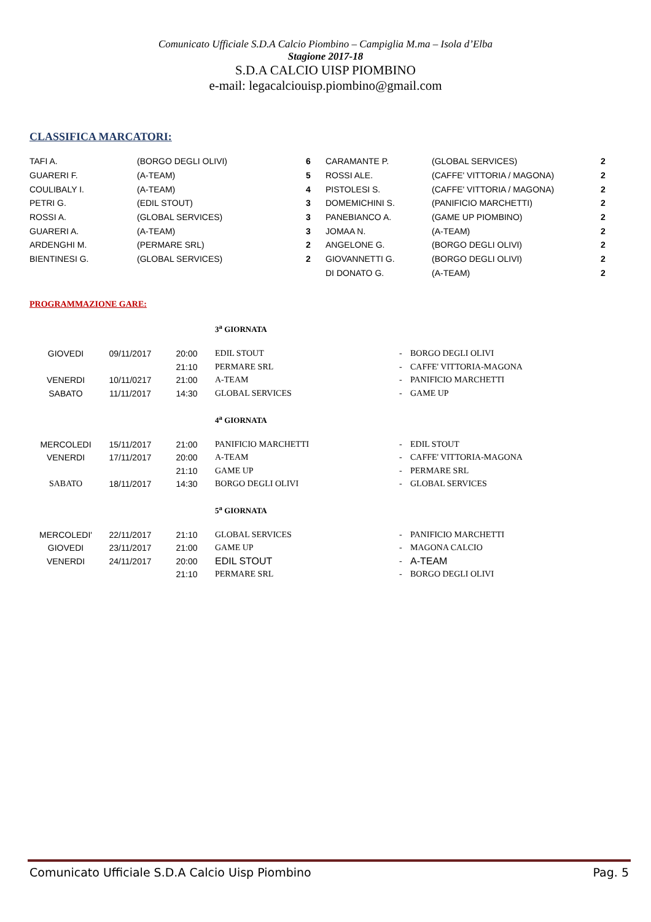Comunicato Ufficiale S.D.A Calcio Piombino – Campiglia M.ma – Isola d’Elba
Stagione 2017-18
S.D.A CALCIO UISP PIOMBINO
e-mail: legacalciouisp.piombino@gmail.com
CLASSIFICA MARCATORI:
| TAFI A. | (BORGO DEGLI OLIVI) | 6 | CARAMANTE P. | (GLOBAL SERVICES) | 2 |
| GUARERI F. | (A-TEAM) | 5 | ROSSI ALE. | (CAFFE' VITTORIA / MAGONA) | 2 |
| COULIBALY I. | (A-TEAM) | 4 | PISTOLESI S. | (CAFFE' VITTORIA / MAGONA) | 2 |
| PETRI G. | (EDIL STOUT) | 3 | DOMEMICHINI S. | (PANIFICIO MARCHETTI) | 2 |
| ROSSI A. | (GLOBAL SERVICES) | 3 | PANEBIANCO A. | (GAME UP PIOMBINO) | 2 |
| GUARERI A. | (A-TEAM) | 3 | JOMAA N. | (A-TEAM) | 2 |
| ARDENGHI M. | (PERMARE SRL) | 2 | ANGELONE G. | (BORGO DEGLI OLIVI) | 2 |
| BIENTINESI G. | (GLOBAL SERVICES) | 2 | GIOVANNETTI G. | (BORGO DEGLI OLIVI) | 2 |
| | | | DI DONATO G. | (A-TEAM) | 2 |
PROGRAMMAZIONE GARE:
3<sup>a</sup> GIORNATA
| GIOVEDI | 09/11/2017 | 20:00 | EDIL STOUT | - | BORGO DEGLI OLIVI |
| | | 21:10 | PERMARE SRL | - | CAFFE' VITTORIA-MAGONA |
| VENERDI | 10/11/0217 | 21:00 | A-TEAM | - | PANIFICIO MARCHETTI |
| SABATO | 11/11/2017 | 14:30 | GLOBAL SERVICES | - | GAME UP |
4<sup>a</sup> GIORNATA
| MERCOLEDI | 15/11/2017 | 21:00 | PANIFICIO MARCHETTI | - | EDIL STOUT |
| VENERDI | 17/11/2017 | 20:00 | A-TEAM | - | CAFFE' VITTORIA-MAGONA |
| | | 21:10 | GAME UP | - | PERMARE SRL |
| SABATO | 18/11/2017 | 14:30 | BORGO DEGLI OLIVI | - | GLOBAL SERVICES |
5<sup>a</sup> GIORNATA
| MERCOLEDI' | 22/11/2017 | 21:10 | GLOBAL SERVICES | - | PANIFICIO MARCHETTI |
| GIOVEDI | 23/11/2017 | 21:00 | GAME UP | - | MAGONA CALCIO |
| VENERDI | 24/11/2017 | 20:00 | EDIL STOUT | - | A-TEAM |
| | | 21:10 | PERMARE SRL | - | BORGO DEGLI OLIVI |
Comunicato Ufficiale S.D.A Calcio Uisp Piombino Pag. 5